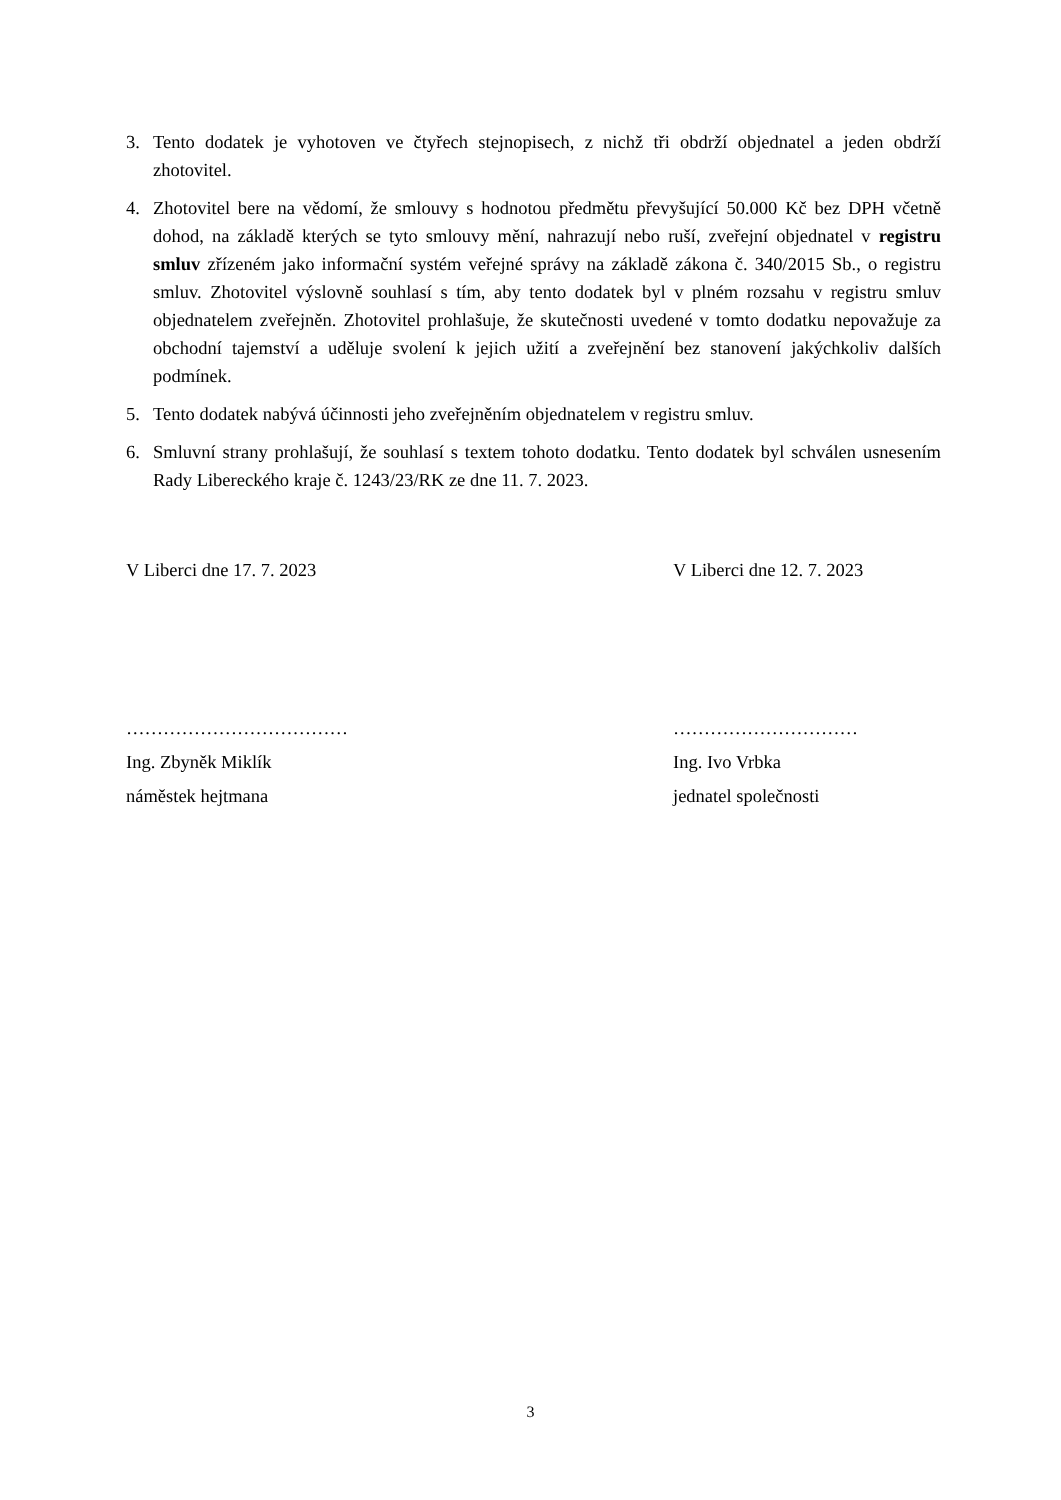3. Tento dodatek je vyhotoven ve čtyřech stejnopisech, z nichž tři obdrží objednatel a jeden obdrží zhotovitel.
4. Zhotovitel bere na vědomí, že smlouvy s hodnotou předmětu převyšující 50.000 Kč bez DPH včetně dohod, na základě kterých se tyto smlouvy mění, nahrazují nebo ruší, zveřejní objednatel v registru smluv zřízeném jako informační systém veřejné správy na základě zákona č. 340/2015 Sb., o registru smluv. Zhotovitel výslovně souhlasí s tím, aby tento dodatek byl v plném rozsahu v registru smluv objednatelem zveřejněn. Zhotovitel prohlašuje, že skutečnosti uvedené v tomto dodatku nepovažuje za obchodní tajemství a uděluje svolení k jejich užití a zveřejnění bez stanovení jakýchkoliv dalších podmínek.
5. Tento dodatek nabývá účinnosti jeho zveřejněním objednatelem v registru smluv.
6. Smluvní strany prohlašují, že souhlasí s textem tohoto dodatku. Tento dodatek byl schválen usnesením Rady Libereckého kraje č. 1243/23/RK ze dne 11. 7. 2023.
V Liberci dne 17. 7. 2023 V Liberci dne 12. 7. 2023
……………………………… …………………………
Ing. Zbyněk Miklík Ing. Ivo Vrbka
náměstek hejtmana jednatel společnosti
3